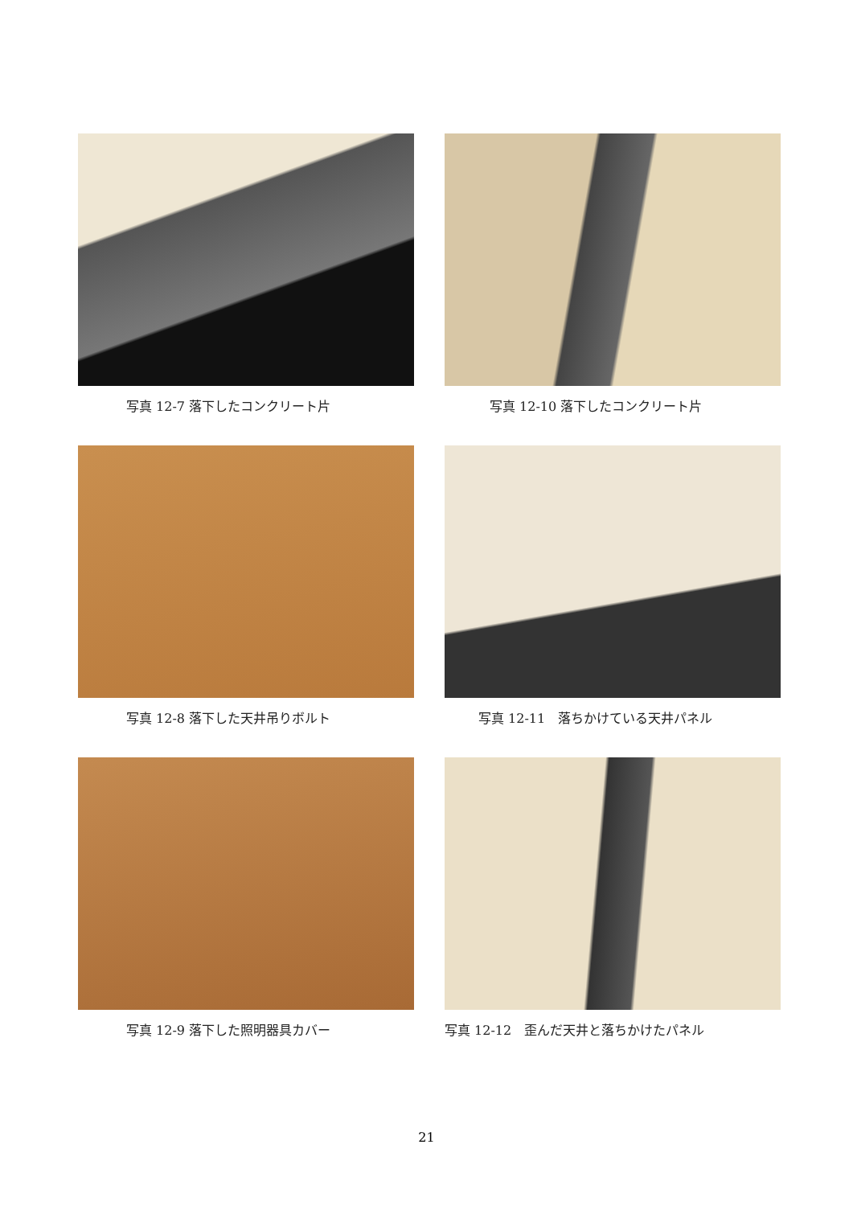写真 12-7 落下したコンクリート片
写真 12-10 落下したコンクリート片
写真 12-8 落下した天井吊りボルト
写真 12-11　落ちかけている天井パネル
写真 12-9 落下した照明器具カバー
写真 12-12　歪んだ天井と落ちかけたパネル
21